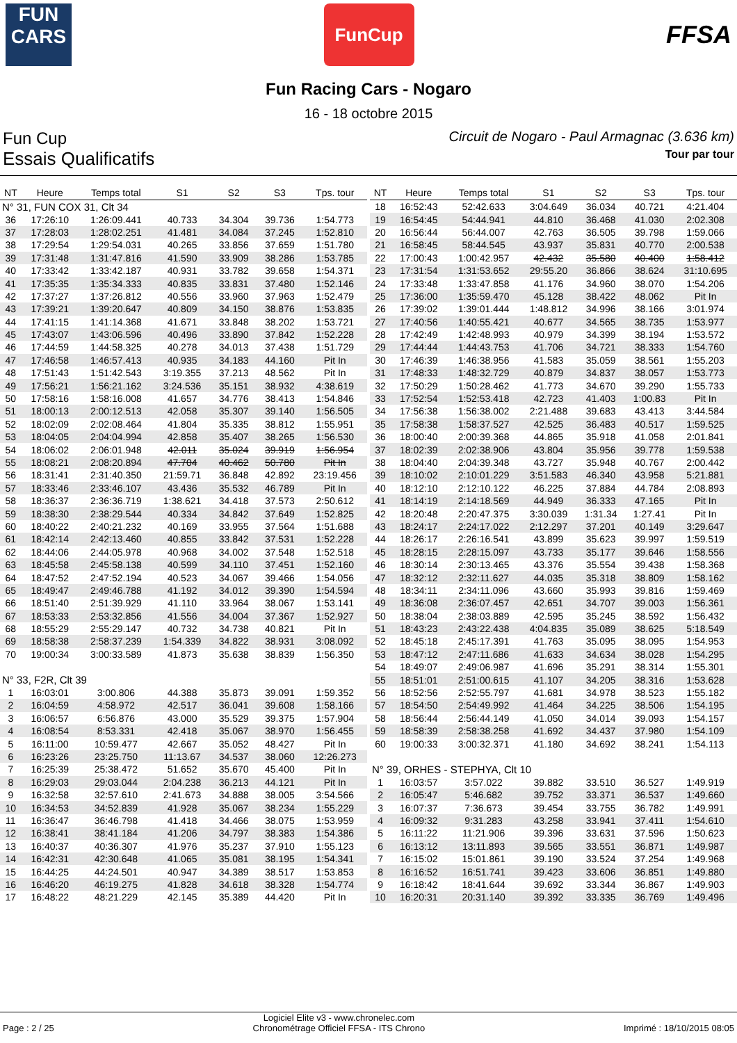FUN
CARS
FunCup
FFSA
Fun Racing Cars - Nogaro
16 - 18 octobre 2015
Fun Cup Circuit de Nogaro - Paul Armagnac (3.636 km)
Essais Qualificatifs Tour par tour
| NT | Heure | Temps total | S1 | S2 | S3 | Tps. tour |
| --- | --- | --- | --- | --- | --- | --- |
| N° 31, FUN COX 31, Clt 34 | | | | | | |
| 36 | 17:26:10 | 1:26:09.441 | 40.733 | 34.304 | 39.736 | 1:54.773 |
| 37 | 17:28:03 | 1:28:02.251 | 41.481 | 34.084 | 37.245 | 1:52.810 |
| 38 | 17:29:54 | 1:29:54.031 | 40.265 | 33.856 | 37.659 | 1:51.780 |
| 39 | 17:31:48 | 1:31:47.816 | 41.590 | 33.909 | 38.286 | 1:53.785 |
| 40 | 17:33:42 | 1:33:42.187 | 40.931 | 33.782 | 39.658 | 1:54.371 |
| 41 | 17:35:35 | 1:35:34.333 | 40.835 | 33.831 | 37.480 | 1:52.146 |
| 42 | 17:37:27 | 1:37:26.812 | 40.556 | 33.960 | 37.963 | 1:52.479 |
| 43 | 17:39:21 | 1:39:20.647 | 40.809 | 34.150 | 38.876 | 1:53.835 |
| 44 | 17:41:15 | 1:41:14.368 | 41.671 | 33.848 | 38.202 | 1:53.721 |
| 45 | 17:43:07 | 1:43:06.596 | 40.496 | 33.890 | 37.842 | 1:52.228 |
| 46 | 17:44:59 | 1:44:58.325 | 40.278 | 34.013 | 37.438 | 1:51.729 |
| 47 | 17:46:58 | 1:46:57.413 | 40.935 | 34.183 | 44.160 | Pit In |
| 48 | 17:51:43 | 1:51:42.543 | 3:19.355 | 37.213 | 48.562 | Pit In |
| 49 | 17:56:21 | 1:56:21.162 | 3:24.536 | 35.151 | 38.932 | 4:38.619 |
| 50 | 17:58:16 | 1:58:16.008 | 41.657 | 34.776 | 38.413 | 1:54.846 |
| 51 | 18:00:13 | 2:00:12.513 | 42.058 | 35.307 | 39.140 | 1:56.505 |
| 52 | 18:02:09 | 2:02:08.464 | 41.804 | 35.335 | 38.812 | 1:55.951 |
| 53 | 18:04:05 | 2:04:04.994 | 42.858 | 35.407 | 38.265 | 1:56.530 |
| 54 | 18:06:02 | 2:06:01.948 | 42.011 | 35.024 | 39.919 | 1:56.954 |
| 55 | 18:08:21 | 2:08:20.894 | 47.704 | 40.462 | 50.780 | Pit In |
| 56 | 18:31:41 | 2:31:40.350 | 21:59.71 | 36.848 | 42.892 | 23:19.456 |
| 57 | 18:33:46 | 2:33:46.107 | 43.436 | 35.532 | 46.789 | Pit In |
| 58 | 18:36:37 | 2:36:36.719 | 1:38.621 | 34.418 | 37.573 | 2:50.612 |
| 59 | 18:38:30 | 2:38:29.544 | 40.334 | 34.842 | 37.649 | 1:52.825 |
| 60 | 18:40:22 | 2:40:21.232 | 40.169 | 33.955 | 37.564 | 1:51.688 |
| 61 | 18:42:14 | 2:42:13.460 | 40.855 | 33.842 | 37.531 | 1:52.228 |
| 62 | 18:44:06 | 2:44:05.978 | 40.968 | 34.002 | 37.548 | 1:52.518 |
| 63 | 18:45:58 | 2:45:58.138 | 40.599 | 34.110 | 37.451 | 1:52.160 |
| 64 | 18:47:52 | 2:47:52.194 | 40.523 | 34.067 | 39.466 | 1:54.056 |
| 65 | 18:49:47 | 2:49:46.788 | 41.192 | 34.012 | 39.390 | 1:54.594 |
| 66 | 18:51:40 | 2:51:39.929 | 41.110 | 33.964 | 38.067 | 1:53.141 |
| 67 | 18:53:33 | 2:53:32.856 | 41.556 | 34.004 | 37.367 | 1:52.927 |
| 68 | 18:55:29 | 2:55:29.147 | 40.732 | 34.738 | 40.821 | Pit In |
| 69 | 18:58:38 | 2:58:37.239 | 1:54.339 | 34.822 | 38.931 | 3:08.092 |
| 70 | 19:00:34 | 3:00:33.589 | 41.873 | 35.638 | 38.839 | 1:56.350 |
| N° 33, F2R, Clt 39 | | | | | | |
| 1 | 16:03:01 | 3:00.806 | 44.388 | 35.873 | 39.091 | 1:59.352 |
| 2 | 16:04:59 | 4:58.972 | 42.517 | 36.041 | 39.608 | 1:58.166 |
| 3 | 16:06:57 | 6:56.876 | 43.000 | 35.529 | 39.375 | 1:57.904 |
| 4 | 16:08:54 | 8:53.331 | 42.418 | 35.067 | 38.970 | 1:56.455 |
| 5 | 16:11:00 | 10:59.477 | 42.667 | 35.052 | 48.427 | Pit In |
| 6 | 16:23:26 | 23:25.750 | 11:13.67 | 34.537 | 38.060 | 12:26.273 |
| 7 | 16:25:39 | 25:38.472 | 51.652 | 35.670 | 45.400 | Pit In |
| 8 | 16:29:03 | 29:03.044 | 2:04.238 | 36.213 | 44.121 | Pit In |
| 9 | 16:32:58 | 32:57.610 | 2:41.673 | 34.888 | 38.005 | 3:54.566 |
| 10 | 16:34:53 | 34:52.839 | 41.928 | 35.067 | 38.234 | 1:55.229 |
| 11 | 16:36:47 | 36:46.798 | 41.418 | 34.466 | 38.075 | 1:53.959 |
| 12 | 16:38:41 | 38:41.184 | 41.206 | 34.797 | 38.383 | 1:54.386 |
| 13 | 16:40:37 | 40:36.307 | 41.976 | 35.237 | 37.910 | 1:55.123 |
| 14 | 16:42:31 | 42:30.648 | 41.065 | 35.081 | 38.195 | 1:54.341 |
| 15 | 16:44:25 | 44:24.501 | 40.947 | 34.389 | 38.517 | 1:53.853 |
| 16 | 16:46:20 | 46:19.275 | 41.828 | 34.618 | 38.328 | 1:54.774 |
| 17 | 16:48:22 | 48:21.229 | 42.145 | 35.389 | 44.420 | Pit In |
| NT | Heure | Temps total | S1 | S2 | S3 | Tps. tour |
| --- | --- | --- | --- | --- | --- | --- |
| 18 | 16:52:43 | 52:42.633 | 3:04.649 | 36.034 | 40.721 | 4:21.404 |
| 19 | 16:54:45 | 54:44.941 | 44.810 | 36.468 | 41.030 | 2:02.308 |
| 20 | 16:56:44 | 56:44.007 | 42.763 | 36.505 | 39.798 | 1:59.066 |
| 21 | 16:58:45 | 58:44.545 | 43.937 | 35.831 | 40.770 | 2:00.538 |
| 22 | 17:00:43 | 1:00:42.957 | 42.432 | 35.580 | 40.400 | 1:58.412 |
| 23 | 17:31:54 | 1:31:53.652 | 29:55.20 | 36.866 | 38.624 | 31:10.695 |
| 24 | 17:33:48 | 1:33:47.858 | 41.176 | 34.960 | 38.070 | 1:54.206 |
| 25 | 17:36:00 | 1:35:59.470 | 45.128 | 38.422 | 48.062 | Pit In |
| 26 | 17:39:02 | 1:39:01.444 | 1:48.812 | 34.996 | 38.166 | 3:01.974 |
| 27 | 17:40:56 | 1:40:55.421 | 40.677 | 34.565 | 38.735 | 1:53.977 |
| 28 | 17:42:49 | 1:42:48.993 | 40.979 | 34.399 | 38.194 | 1:53.572 |
| 29 | 17:44:44 | 1:44:43.753 | 41.706 | 34.721 | 38.333 | 1:54.760 |
| 30 | 17:46:39 | 1:46:38.956 | 41.583 | 35.059 | 38.561 | 1:55.203 |
| 31 | 17:48:33 | 1:48:32.729 | 40.879 | 34.837 | 38.057 | 1:53.773 |
| 32 | 17:50:29 | 1:50:28.462 | 41.773 | 34.670 | 39.290 | 1:55.733 |
| 33 | 17:52:54 | 1:52:53.418 | 42.723 | 41.403 | 1:00.83 | Pit In |
| 34 | 17:56:38 | 1:56:38.002 | 2:21.488 | 39.683 | 43.413 | 3:44.584 |
| 35 | 17:58:38 | 1:58:37.527 | 42.525 | 36.483 | 40.517 | 1:59.525 |
| 36 | 18:00:40 | 2:00:39.368 | 44.865 | 35.918 | 41.058 | 2:01.841 |
| 37 | 18:02:39 | 2:02:38.906 | 43.804 | 35.956 | 39.778 | 1:59.538 |
| 38 | 18:04:40 | 2:04:39.348 | 43.727 | 35.948 | 40.767 | 2:00.442 |
| 39 | 18:10:02 | 2:10:01.229 | 3:51.583 | 46.340 | 43.958 | 5:21.881 |
| 40 | 18:12:10 | 2:12:10.122 | 46.225 | 37.884 | 44.784 | 2:08.893 |
| 41 | 18:14:19 | 2:14:18.569 | 44.949 | 36.333 | 47.165 | Pit In |
| 42 | 18:20:48 | 2:20:47.375 | 3:30.039 | 1:31.34 | 1:27.41 | Pit In |
| 43 | 18:24:17 | 2:24:17.022 | 2:12.297 | 37.201 | 40.149 | 3:29.647 |
| 44 | 18:26:17 | 2:26:16.541 | 43.899 | 35.623 | 39.997 | 1:59.519 |
| 45 | 18:28:15 | 2:28:15.097 | 43.733 | 35.177 | 39.646 | 1:58.556 |
| 46 | 18:30:14 | 2:30:13.465 | 43.376 | 35.554 | 39.438 | 1:58.368 |
| 47 | 18:32:12 | 2:32:11.627 | 44.035 | 35.318 | 38.809 | 1:58.162 |
| 48 | 18:34:11 | 2:34:11.096 | 43.660 | 35.993 | 39.816 | 1:59.469 |
| 49 | 18:36:08 | 2:36:07.457 | 42.651 | 34.707 | 39.003 | 1:56.361 |
| 50 | 18:38:04 | 2:38:03.889 | 42.595 | 35.245 | 38.592 | 1:56.432 |
| 51 | 18:43:23 | 2:43:22.438 | 4:04.835 | 35.089 | 38.625 | 5:18.549 |
| 52 | 18:45:18 | 2:45:17.391 | 41.763 | 35.095 | 38.095 | 1:54.953 |
| 53 | 18:47:12 | 2:47:11.686 | 41.633 | 34.634 | 38.028 | 1:54.295 |
| 54 | 18:49:07 | 2:49:06.987 | 41.696 | 35.291 | 38.314 | 1:55.301 |
| 55 | 18:51:01 | 2:51:00.615 | 41.107 | 34.205 | 38.316 | 1:53.628 |
| 56 | 18:52:56 | 2:52:55.797 | 41.681 | 34.978 | 38.523 | 1:55.182 |
| 57 | 18:54:50 | 2:54:49.992 | 41.464 | 34.225 | 38.506 | 1:54.195 |
| 58 | 18:56:44 | 2:56:44.149 | 41.050 | 34.014 | 39.093 | 1:54.157 |
| 59 | 18:58:39 | 2:58:38.258 | 41.692 | 34.437 | 37.980 | 1:54.109 |
| 60 | 19:00:33 | 3:00:32.371 | 41.180 | 34.692 | 38.241 | 1:54.113 |
| N° 39, ORHES - STEPHYA, Clt 10 | | | | | | |
| 1 | 16:03:57 | 3:57.022 | 39.882 | 33.510 | 36.527 | 1:49.919 |
| 2 | 16:05:47 | 5:46.682 | 39.752 | 33.371 | 36.537 | 1:49.660 |
| 3 | 16:07:37 | 7:36.673 | 39.454 | 33.755 | 36.782 | 1:49.991 |
| 4 | 16:09:32 | 9:31.283 | 43.258 | 33.941 | 37.411 | 1:54.610 |
| 5 | 16:11:22 | 11:21.906 | 39.396 | 33.631 | 37.596 | 1:50.623 |
| 6 | 16:13:12 | 13:11.893 | 39.565 | 33.551 | 36.871 | 1:49.987 |
| 7 | 16:15:02 | 15:01.861 | 39.190 | 33.524 | 37.254 | 1:49.968 |
| 8 | 16:16:52 | 16:51.741 | 39.423 | 33.606 | 36.851 | 1:49.880 |
| 9 | 16:18:42 | 18:41.644 | 39.692 | 33.344 | 36.867 | 1:49.903 |
| 10 | 16:20:31 | 20:31.140 | 39.392 | 33.335 | 36.769 | 1:49.496 |
Page : 2 / 25 Logiciel Elite v3 - www.chronelec.com
Chronométrage Officiel FFSA - ITS Chrono Imprimé : 18/10/2015 08:05